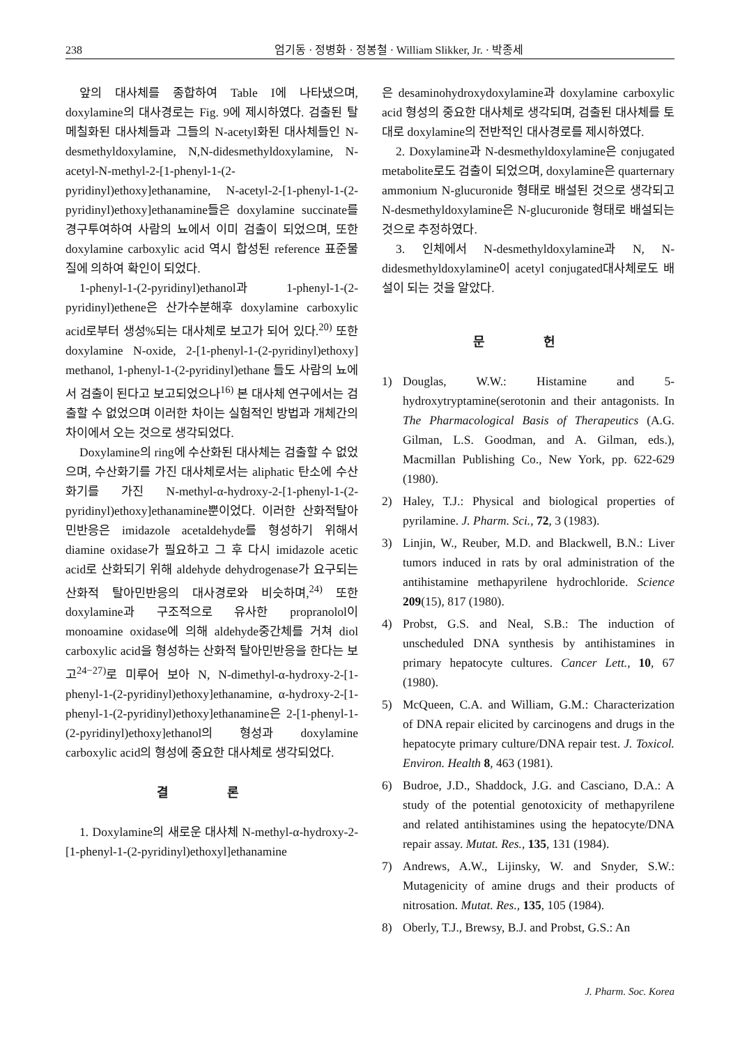238 엄기동 · 정병화 · 정봉철 · William Slikker, Jr. · 박종세
앞의 대사체를 종합하여 Table I에 나타냈으며, doxylamine의 대사경로는 Fig. 9에 제시하였다. 검출된 탈메칠화된 대사체들과 그들의 N-acetyl화된 대사체들인 N-desmethyldoxylamine, N,N-didesmethyldoxylamine, N-acetyl-N-methyl-2-[1-phenyl-1-(2-pyridinyl)ethoxy]ethanamine, N-acetyl-2-[1-phenyl-1-(2-pyridinyl)ethoxy]ethanamine들은 doxylamine succinate를 경구투여하여 사람의 뇨에서 이미 검출이 되었으며, 또한 doxylamine carboxylic acid 역시 합성된 reference 표준물질에 의하여 확인이 되었다.
1-phenyl-1-(2-pyridinyl)ethanol과 1-phenyl-1-(2-pyridinyl)ethene은 산가수분해후 doxylamine carboxylic acid로부터 생성%되는 대사체로 보고가 되어 있다.<sup>20)</sup> 또한 doxylamine N-oxide, 2-[1-phenyl-1-(2-pyridinyl)ethoxy] methanol, 1-phenyl-1-(2-pyridinyl)ethane 들도 사람의 뇨에서 검출이 된다고 보고되었으나<sup>16)</sup> 본 대사체 연구에서는 검출할 수 없었으며 이러한 차이는 실험적인 방법과 개체간의 차이에서 오는 것으로 생각되었다.
Doxylamine의 ring에 수산화된 대사체는 검출할 수 없었으며, 수산화기를 가진 대사체로서는 aliphatic 탄소에 수산화기를 가진 N-methyl-α-hydroxy-2-[1-phenyl-1-(2-pyridinyl)ethoxy]ethanamine뿐이었다. 이러한 산화적탈아민반응은 imidazole acetaldehyde를 형성하기 위해서 diamine oxidase가 필요하고 그 후 다시 imidazole acetic acid로 산화되기 위해 aldehyde dehydrogenase가 요구되는 산화적 탈아민반응의 대사경로와 비슷하며,<sup>24)</sup> 또한 doxylamine과 구조적으로 유사한 propranolol이 monoamine oxidase에 의해 aldehyde중간체를 거쳐 diol carboxylic acid을 형성하는 산화적 탈아민반응을 한다는 보고<sup>24−27)</sup>로 미루어 보아 N, N-dimethyl-α-hydroxy-2-[1-phenyl-1-(2-pyridinyl)ethoxy]ethanamine, α-hydroxy-2-[1-phenyl-1-(2-pyridinyl)ethoxy]ethanamine은 2-[1-phenyl-1-(2-pyridinyl)ethoxy]ethanol의 형성과 doxylamine carboxylic acid의 형성에 중요한 대사체로 생각되었다.
결 론
1. Doxylamine의 새로운 대사체 N-methyl-α-hydroxy-2-[1-phenyl-1-(2-pyridinyl)ethoxyl]ethanamine
은 desaminohydroxydoxylamine과 doxylamine carboxylic acid 형성의 중요한 대사체로 생각되며, 검출된 대사체를 토대로 doxylamine의 전반적인 대사경로를 제시하였다.
2. Doxylamine과 N-desmethyldoxylamine은 conjugated metabolite로도 검출이 되었으며, doxylamine은 quarternary ammonium N-glucuronide 형태로 배설된 것으로 생각되고 N-desmethyldoxylamine은 N-glucuronide 형태로 배설되는 것으로 추정하였다.
3. 인체에서 N-desmethyldoxylamine과 N, N-didesmethyldoxylamine이 acetyl conjugated대사체로도 배설이 되는 것을 알았다.
문 헌
1) Douglas, W.W.: Histamine and 5-hydroxytryptamine(serotonin and their antagonists. In The Pharmacological Basis of Therapeutics (A.G. Gilman, L.S. Goodman, and A. Gilman, eds.), Macmillan Publishing Co., New York, pp. 622-629 (1980).
2) Haley, T.J.: Physical and biological properties of pyrilamine. J. Pharm. Sci., 72, 3 (1983).
3) Linjin, W., Reuber, M.D. and Blackwell, B.N.: Liver tumors induced in rats by oral administration of the antihistamine methapyrilene hydrochloride. Science 209(15), 817 (1980).
4) Probst, G.S. and Neal, S.B.: The induction of unscheduled DNA synthesis by antihistamines in primary hepatocyte cultures. Cancer Lett., 10, 67 (1980).
5) McQueen, C.A. and William, G.M.: Characterization of DNA repair elicited by carcinogens and drugs in the hepatocyte primary culture/DNA repair test. J. Toxicol. Environ. Health 8, 463 (1981).
6) Budroe, J.D., Shaddock, J.G. and Casciano, D.A.: A study of the potential genotoxicity of methapyrilene and related antihistamines using the hepatocyte/DNA repair assay. Mutat. Res., 135, 131 (1984).
7) Andrews, A.W., Lijinsky, W. and Snyder, S.W.: Mutagenicity of amine drugs and their products of nitrosation. Mutat. Res., 135, 105 (1984).
8) Oberly, T.J., Brewsy, B.J. and Probst, G.S.: An
J. Pharm. Soc. Korea